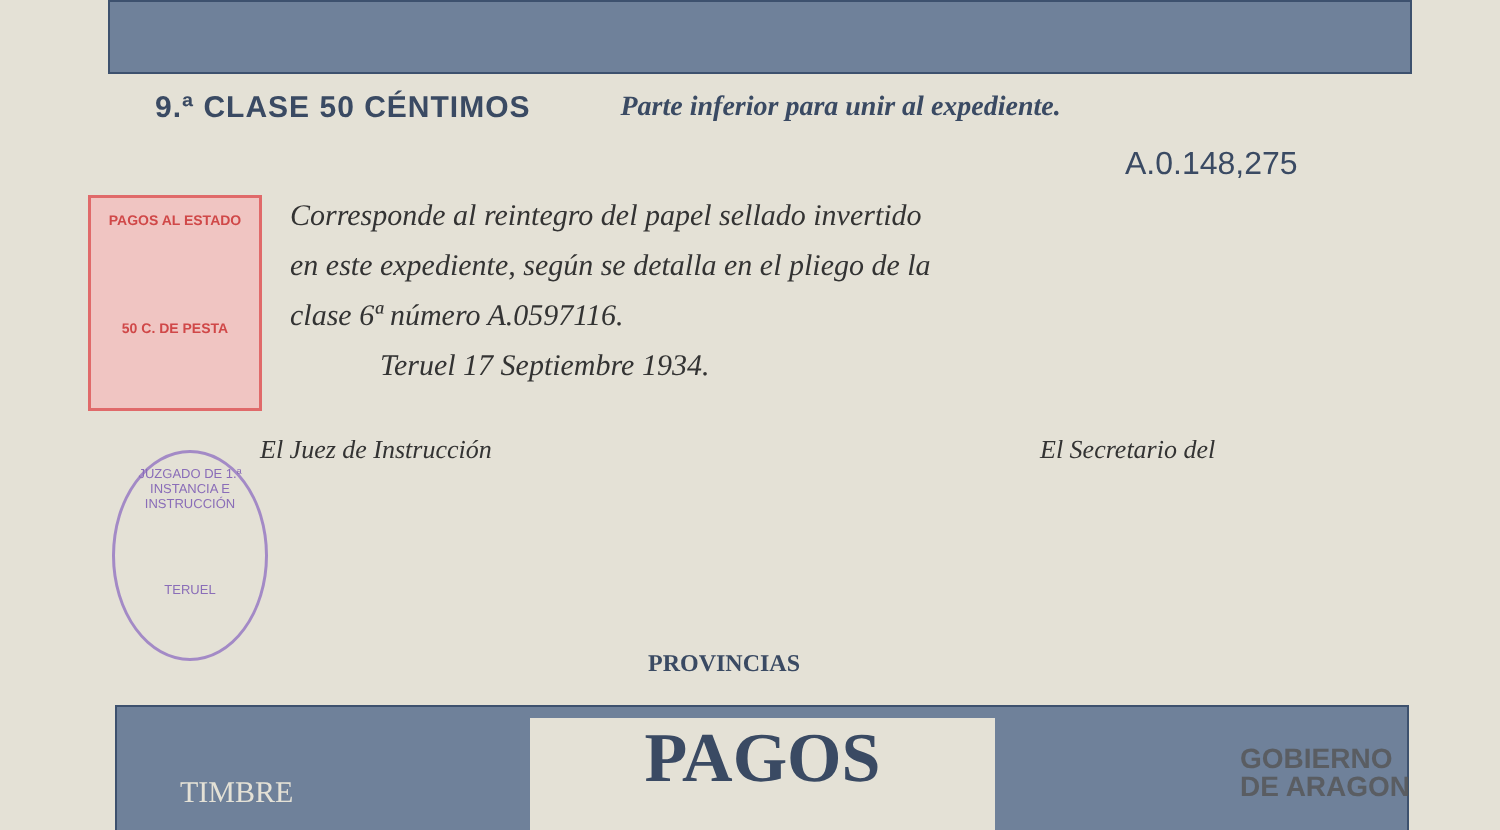9.ª CLASE 50 CÉNTIMOS Parte inferior para unir al expediente.
A.0.148,275
PAGOS AL ESTADO
50 C. DE PESTA
Corresponde al reintegro del papel sellado invertido
en este expediente, según se detalla en el pliego de la
clase 6ª número A.0597116.
Teruel 17 Septiembre 1934.
JUZGADO DE 1.ª INSTANCIA E INSTRUCCIÓN
TERUEL
El Juez de Instrucción El Secretario del
PROVINCIAS
PAGOS
TIMBRE
GOBIERNO
DE ARAGON